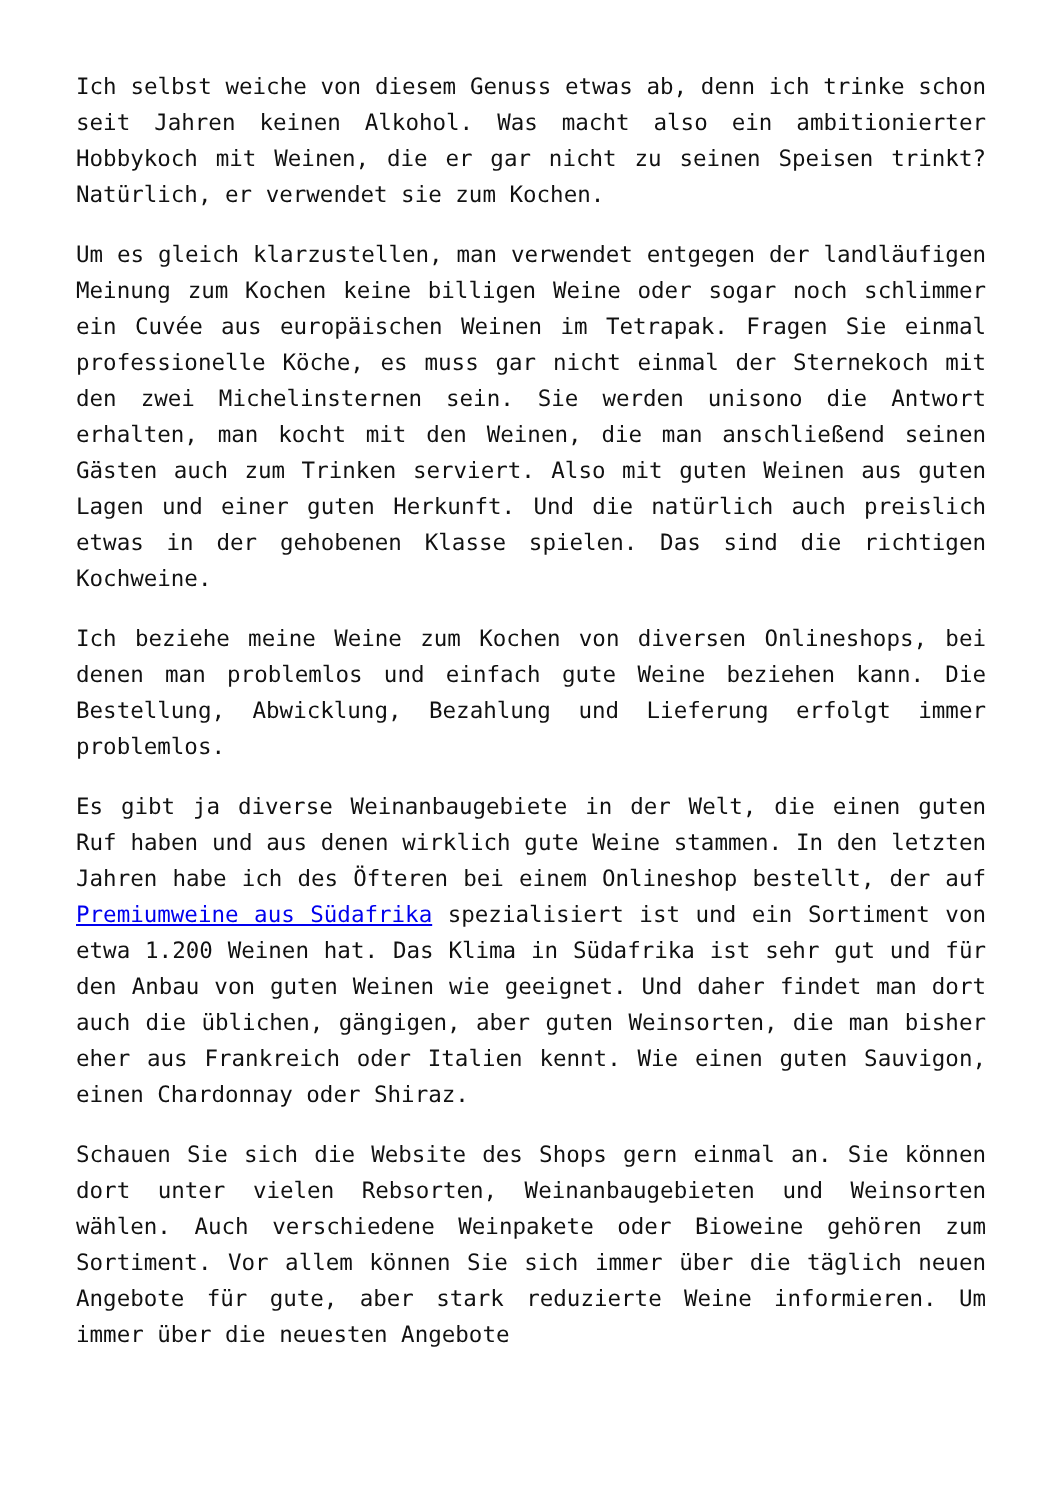Ich selbst weiche von diesem Genuss etwas ab, denn ich trinke schon seit Jahren keinen Alkohol. Was macht also ein ambitionierter Hobbykoch mit Weinen, die er gar nicht zu seinen Speisen trinkt? Natürlich, er verwendet sie zum Kochen.
Um es gleich klarzustellen, man verwendet entgegen der landläufigen Meinung zum Kochen keine billigen Weine oder sogar noch schlimmer ein Cuvée aus europäischen Weinen im Tetrapak. Fragen Sie einmal professionelle Köche, es muss gar nicht einmal der Sternekoch mit den zwei Michelinsternen sein. Sie werden unisono die Antwort erhalten, man kocht mit den Weinen, die man anschließend seinen Gästen auch zum Trinken serviert. Also mit guten Weinen aus guten Lagen und einer guten Herkunft. Und die natürlich auch preislich etwas in der gehobenen Klasse spielen. Das sind die richtigen Kochweine.
Ich beziehe meine Weine zum Kochen von diversen Onlineshops, bei denen man problemlos und einfach gute Weine beziehen kann. Die Bestellung, Abwicklung, Bezahlung und Lieferung erfolgt immer problemlos.
Es gibt ja diverse Weinanbaugebiete in der Welt, die einen guten Ruf haben und aus denen wirklich gute Weine stammen. In den letzten Jahren habe ich des Öfteren bei einem Onlineshop bestellt, der auf Premiumweine aus Südafrika spezialisiert ist und ein Sortiment von etwa 1.200 Weinen hat. Das Klima in Südafrika ist sehr gut und für den Anbau von guten Weinen wie geeignet. Und daher findet man dort auch die üblichen, gängigen, aber guten Weinsorten, die man bisher eher aus Frankreich oder Italien kennt. Wie einen guten Sauvigon, einen Chardonnay oder Shiraz.
Schauen Sie sich die Website des Shops gern einmal an. Sie können dort unter vielen Rebsorten, Weinanbaugebieten und Weinsorten wählen. Auch verschiedene Weinpakete oder Bioweine gehören zum Sortiment. Vor allem können Sie sich immer über die täglich neuen Angebote für gute, aber stark reduzierte Weine informieren. Um immer über die neuesten Angebote